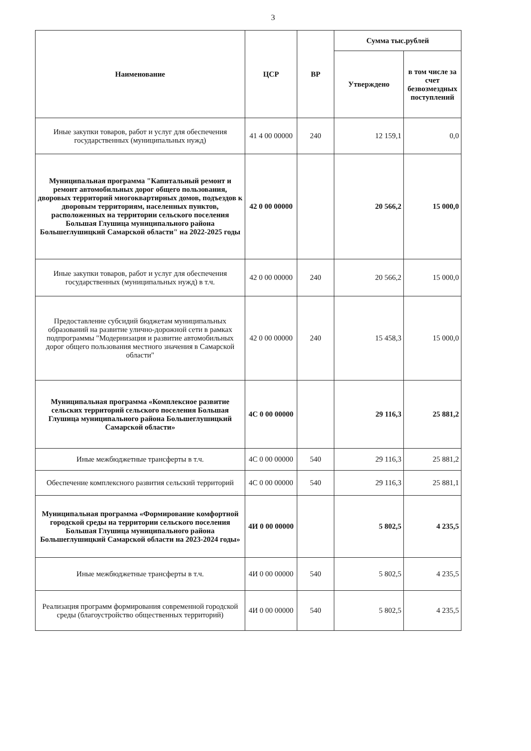3
| Наименование | ЦСР | ВР | Сумма тыс.рублей | |
| --- | --- | --- | --- | --- |
| | | | Утверждено | в том числе за счет безвозмездных поступлений |
| Иные закупки товаров, работ и услуг для обеспечения государственных (муниципальных нужд) | 41 4 00 00000 | 240 | 12 159,1 | 0,0 |
| Муниципальная программа "Капитальный ремонт и ремонт автомобильных дорог общего пользования, дворовых территорий многоквартирных домов, подъездов к дворовым территориям, населенных пунктов, расположенных на территории сельского поселения Большая Глушица муниципального района Большеглушицкий Самарской области" на 2022-2025 годы | 42 0 00 00000 | | 20 566,2 | 15 000,0 |
| Иные закупки товаров, работ и услуг для обеспечения государственных (муниципальных нужд) в т.ч. | 42 0 00 00000 | 240 | 20 566,2 | 15 000,0 |
| Предоставление субсидий бюджетам муниципальных образований на развитие улично-дорожной сети в рамках подпрограммы "Модернизация и развитие автомобильных дорог общего пользования местного значения в Самарской области" | 42 0 00 00000 | 240 | 15 458,3 | 15 000,0 |
| Муниципальная программа «Комплексное развитие сельских территорий сельского поселения Большая Глушица муниципального района Большеглушицкий Самарской области» | 4С 0 00 00000 | | 29 116,3 | 25 881,2 |
| Иные межбюджетные трансферты в т.ч. | 4С 0 00 00000 | 540 | 29 116,3 | 25 881,2 |
| Обеспечение комплексного развития сельский территорий | 4С 0 00 00000 | 540 | 29 116,3 | 25 881,1 |
| Муниципальная программа «Формирование комфортной городской среды на территории сельского поселения Большая Глушица муниципального района Большеглушицкий Самарской области на 2023-2024 годы» | 4И 0 00 00000 | | 5 802,5 | 4 235,5 |
| Иные межбюджетные трансферты в т.ч. | 4И 0 00 00000 | 540 | 5 802,5 | 4 235,5 |
| Реализация программ формирования современной городской среды (благоустройство общественных территорий) | 4И 0 00 00000 | 540 | 5 802,5 | 4 235,5 |